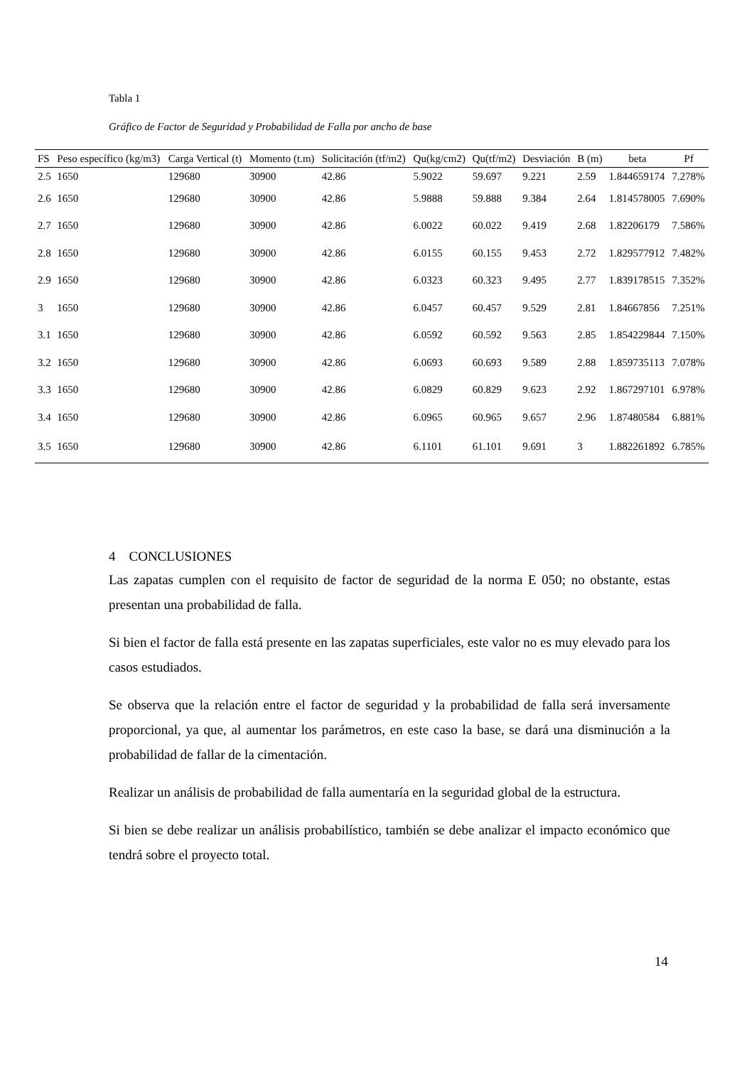Tabla 1
Gráfico de Factor de Seguridad y Probabilidad de Falla por ancho de base
| FS | Peso específico (kg/m3) | Carga Vertical (t) | Momento (t.m) | Solicitación (tf/m2) | Qu(kg/cm2) | Qu(tf/m2) | Desviación | B (m) | beta | Pf |
| --- | --- | --- | --- | --- | --- | --- | --- | --- | --- | --- |
| 2.5 | 1650 | 129680 | 30900 | 42.86 | 5.9022 | 59.697 | 9.221 | 2.59 | 1.844659174 | 7.278% |
| 2.6 | 1650 | 129680 | 30900 | 42.86 | 5.9888 | 59.888 | 9.384 | 2.64 | 1.814578005 | 7.690% |
| 2.7 | 1650 | 129680 | 30900 | 42.86 | 6.0022 | 60.022 | 9.419 | 2.68 | 1.82206179 | 7.586% |
| 2.8 | 1650 | 129680 | 30900 | 42.86 | 6.0155 | 60.155 | 9.453 | 2.72 | 1.829577912 | 7.482% |
| 2.9 | 1650 | 129680 | 30900 | 42.86 | 6.0323 | 60.323 | 9.495 | 2.77 | 1.839178515 | 7.352% |
| 3 | 1650 | 129680 | 30900 | 42.86 | 6.0457 | 60.457 | 9.529 | 2.81 | 1.84667856 | 7.251% |
| 3.1 | 1650 | 129680 | 30900 | 42.86 | 6.0592 | 60.592 | 9.563 | 2.85 | 1.854229844 | 7.150% |
| 3.2 | 1650 | 129680 | 30900 | 42.86 | 6.0693 | 60.693 | 9.589 | 2.88 | 1.859735113 | 7.078% |
| 3.3 | 1650 | 129680 | 30900 | 42.86 | 6.0829 | 60.829 | 9.623 | 2.92 | 1.867297101 | 6.978% |
| 3.4 | 1650 | 129680 | 30900 | 42.86 | 6.0965 | 60.965 | 9.657 | 2.96 | 1.87480584 | 6.881% |
| 3.5 | 1650 | 129680 | 30900 | 42.86 | 6.1101 | 61.101 | 9.691 | 3 | 1.882261892 | 6.785% |
4 CONCLUSIONES
Las zapatas cumplen con el requisito de factor de seguridad de la norma E 050; no obstante, estas presentan una probabilidad de falla.
Si bien el factor de falla está presente en las zapatas superficiales, este valor no es muy elevado para los casos estudiados.
Se observa que la relación entre el factor de seguridad y la probabilidad de falla será inversamente proporcional, ya que, al aumentar los parámetros, en este caso la base, se dará una disminución a la probabilidad de fallar de la cimentación.
Realizar un análisis de probabilidad de falla aumentaría en la seguridad global de la estructura.
Si bien se debe realizar un análisis probabilístico, también se debe analizar el impacto económico que tendrá sobre el proyecto total.
14